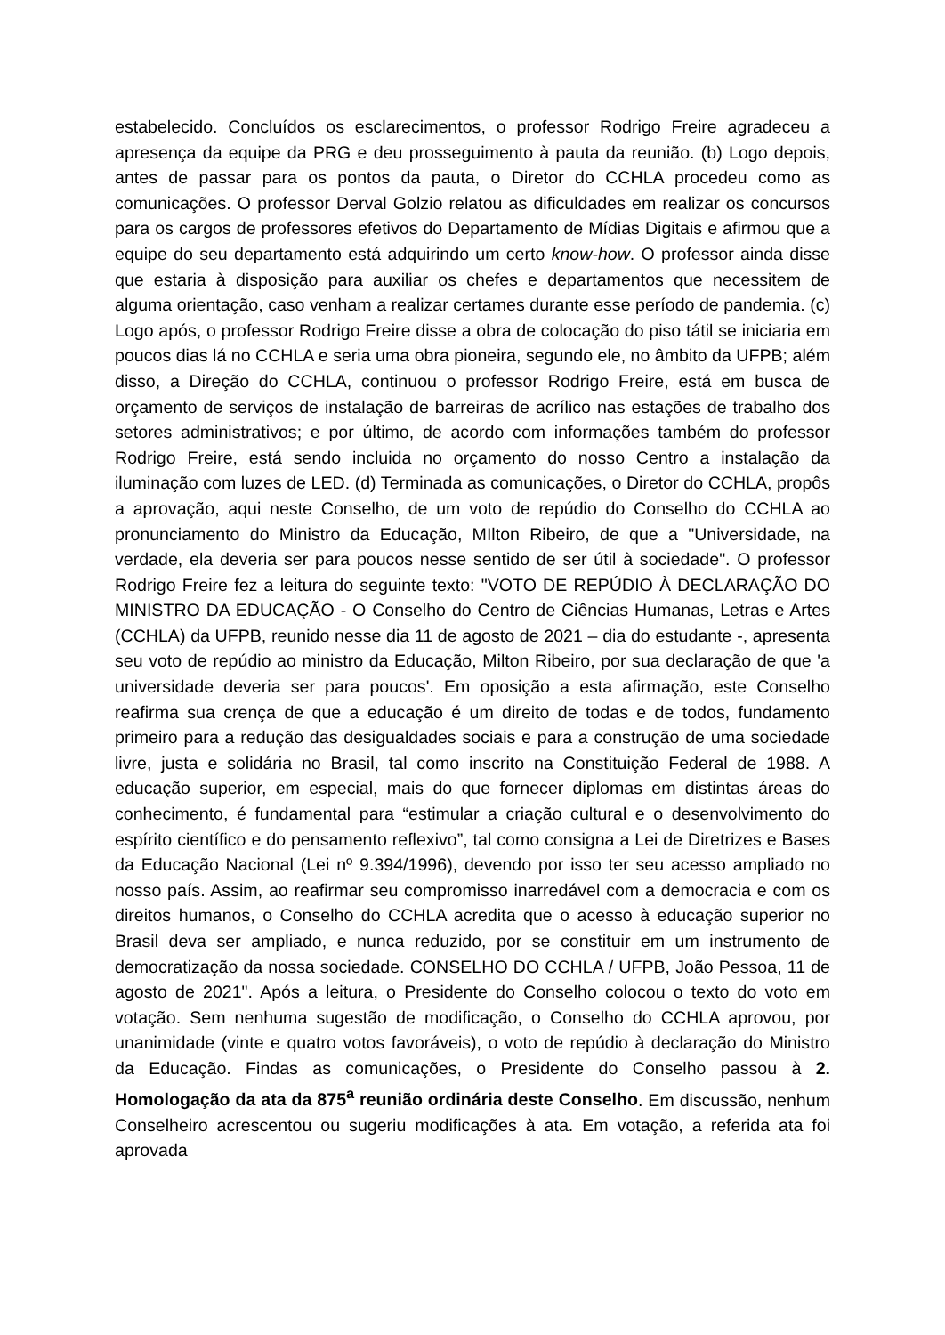estabelecido. Concluídos os esclarecimentos, o professor Rodrigo Freire agradeceu a apresença da equipe da PRG e deu prosseguimento à pauta da reunião. (b) Logo depois, antes de passar para os pontos da pauta, o Diretor do CCHLA procedeu como as comunicações. O professor Derval Golzio relatou as dificuldades em realizar os concursos para os cargos de professores efetivos do Departamento de Mídias Digitais e afirmou que a equipe do seu departamento está adquirindo um certo know-how. O professor ainda disse que estaria à disposição para auxiliar os chefes e departamentos que necessitem de alguma orientação, caso venham a realizar certames durante esse período de pandemia. (c) Logo após, o professor Rodrigo Freire disse a obra de colocação do piso tátil se iniciaria em poucos dias lá no CCHLA e seria uma obra pioneira, segundo ele, no âmbito da UFPB; além disso, a Direção do CCHLA, continuou o professor Rodrigo Freire, está em busca de orçamento de serviços de instalação de barreiras de acrílico nas estações de trabalho dos setores administrativos; e por último, de acordo com informações também do professor Rodrigo Freire, está sendo incluida no orçamento do nosso Centro a instalação da iluminação com luzes de LED. (d) Terminada as comunicações, o Diretor do CCHLA, propôs a aprovação, aqui neste Conselho, de um voto de repúdio do Conselho do CCHLA ao pronunciamento do Ministro da Educação, MIlton Ribeiro, de que a "Universidade, na verdade, ela deveria ser para poucos nesse sentido de ser útil à sociedade". O professor Rodrigo Freire fez a leitura do seguinte texto: "VOTO DE REPÚDIO À DECLARAÇÃO DO MINISTRO DA EDUCAÇÃO - O Conselho do Centro de Ciências Humanas, Letras e Artes (CCHLA) da UFPB, reunido nesse dia 11 de agosto de 2021 – dia do estudante -, apresenta seu voto de repúdio ao ministro da Educação, Milton Ribeiro, por sua declaração de que 'a universidade deveria ser para poucos'. Em oposição a esta afirmação, este Conselho reafirma sua crença de que a educação é um direito de todas e de todos, fundamento primeiro para a redução das desigualdades sociais e para a construção de uma sociedade livre, justa e solidária no Brasil, tal como inscrito na Constituição Federal de 1988. A educação superior, em especial, mais do que fornecer diplomas em distintas áreas do conhecimento, é fundamental para “estimular a criação cultural e o desenvolvimento do espírito científico e do pensamento reflexivo”, tal como consigna a Lei de Diretrizes e Bases da Educação Nacional (Lei nº 9.394/1996), devendo por isso ter seu acesso ampliado no nosso país. Assim, ao reafirmar seu compromisso inarredável com a democracia e com os direitos humanos, o Conselho do CCHLA acredita que o acesso à educação superior no Brasil deva ser ampliado, e nunca reduzido, por se constituir em um instrumento de democratização da nossa sociedade. CONSELHO DO CCHLA / UFPB, João Pessoa, 11 de agosto de 2021". Após a leitura, o Presidente do Conselho colocou o texto do voto em votação. Sem nenhuma sugestão de modificação, o Conselho do CCHLA aprovou, por unanimidade (vinte e quatro votos favoráveis), o voto de repúdio à declaração do Ministro da Educação. Findas as comunicações, o Presidente do Conselho passou à 2. Homologação da ata da 875<sup>a</sup> reunião ordinária deste Conselho. Em discussão, nenhum Conselheiro acrescentou ou sugeriu modificações à ata. Em votação, a referida ata foi aprovada